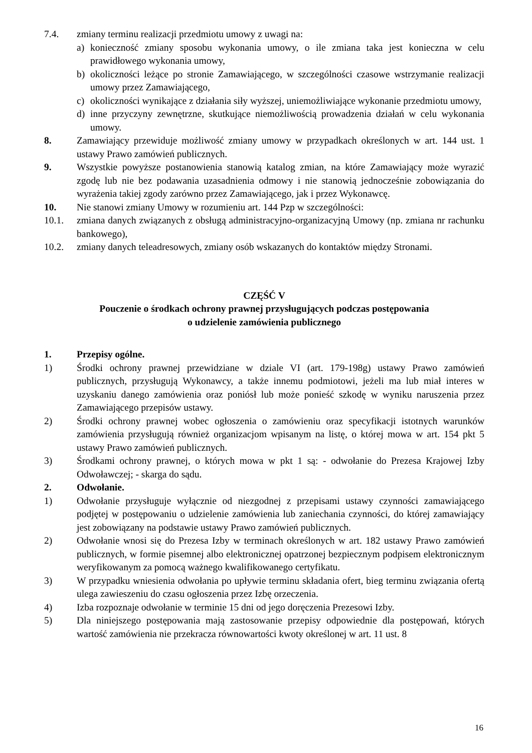7.4. zmiany terminu realizacji przedmiotu umowy z uwagi na:
a) konieczność zmiany sposobu wykonania umowy, o ile zmiana taka jest konieczna w celu prawidłowego wykonania umowy,
b) okoliczności leżące po stronie Zamawiającego, w szczególności czasowe wstrzymanie realizacji umowy przez Zamawiającego,
c) okoliczności wynikające z działania siły wyższej, uniemożliwiające wykonanie przedmiotu umowy,
d) inne przyczyny zewnętrzne, skutkujące niemożliwością prowadzenia działań w celu wykonania umowy.
8. Zamawiający przewiduje możliwość zmiany umowy w przypadkach określonych w art. 144 ust. 1 ustawy Prawo zamówień publicznych.
9. Wszystkie powyższe postanowienia stanowią katalog zmian, na które Zamawiający może wyrazić zgodę lub nie bez podawania uzasadnienia odmowy i nie stanowią jednocześnie zobowiązania do wyrażenia takiej zgody zarówno przez Zamawiającego, jak i przez Wykonawcę.
10. Nie stanowi zmiany Umowy w rozumieniu art. 144 Pzp w szczególności:
10.1. zmiana danych związanych z obsługą administracyjno-organizacyjną Umowy (np. zmiana nr rachunku bankowego),
10.2. zmiany danych teleadresowych, zmiany osób wskazanych do kontaktów między Stronami.
CZĘŚĆ V
Pouczenie o środkach ochrony prawnej przysługujących podczas postępowania
o udzielenie zamówienia publicznego
1. Przepisy ogólne.
1) Środki ochrony prawnej przewidziane w dziale VI (art. 179-198g) ustawy Prawo zamówień publicznych, przysługują Wykonawcy, a także innemu podmiotowi, jeżeli ma lub miał interes w uzyskaniu danego zamówienia oraz poniósł lub może ponieść szkodę w wyniku naruszenia przez Zamawiającego przepisów ustawy.
2) Środki ochrony prawnej wobec ogłoszenia o zamówieniu oraz specyfikacji istotnych warunków zamówienia przysługują również organizacjom wpisanym na listę, o której mowa w art. 154 pkt 5 ustawy Prawo zamówień publicznych.
3) Środkami ochrony prawnej, o których mowa w pkt 1 są: - odwołanie do Prezesa Krajowej Izby Odwoławczej; - skarga do sądu.
2. Odwołanie.
1) Odwołanie przysługuje wyłącznie od niezgodnej z przepisami ustawy czynności zamawiającego podjętej w postępowaniu o udzielenie zamówienia lub zaniechania czynności, do której zamawiający jest zobowiązany na podstawie ustawy Prawo zamówień publicznych.
2) Odwołanie wnosi się do Prezesa Izby w terminach określonych w art. 182 ustawy Prawo zamówień publicznych, w formie pisemnej albo elektronicznej opatrzonej bezpiecznym podpisem elektronicznym weryfikowanym za pomocą ważnego kwalifikowanego certyfikatu.
3) W przypadku wniesienia odwołania po upływie terminu składania ofert, bieg terminu związania ofertą ulega zawieszeniu do czasu ogłoszenia przez Izbę orzeczenia.
4) Izba rozpoznaje odwołanie w terminie 15 dni od jego doręczenia Prezesowi Izby.
5) Dla niniejszego postępowania mają zastosowanie przepisy odpowiednie dla postępowań, których wartość zamówienia nie przekracza równowartości kwoty określonej w art. 11 ust. 8
16